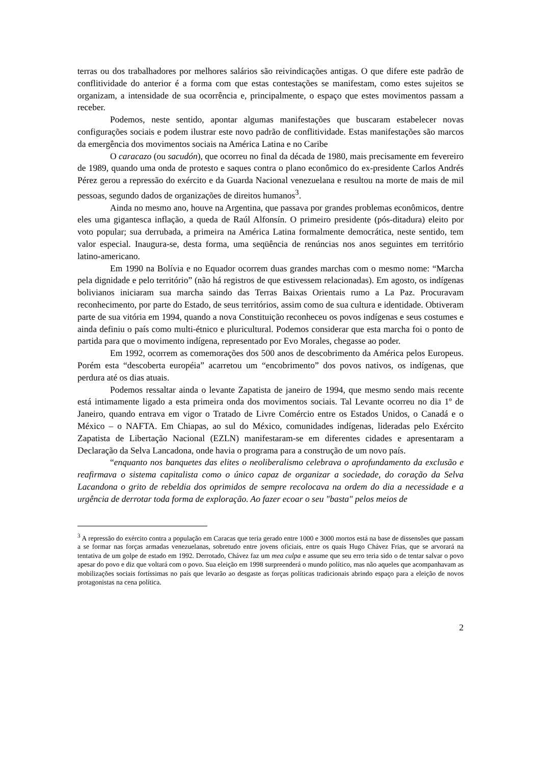terras ou dos trabalhadores por melhores salários são reivindicações antigas. O que difere este padrão de conflitividade do anterior é a forma com que estas contestações se manifestam, como estes sujeitos se organizam, a intensidade de sua ocorrência e, principalmente, o espaço que estes movimentos passam a receber.
Podemos, neste sentido, apontar algumas manifestações que buscaram estabelecer novas configurações sociais e podem ilustrar este novo padrão de conflitividade. Estas manifestações são marcos da emergência dos movimentos sociais na América Latina e no Caribe
O caracazo (ou sacudón), que ocorreu no final da década de 1980, mais precisamente em fevereiro de 1989, quando uma onda de protesto e saques contra o plano econômico do ex-presidente Carlos Andrés Pérez gerou a repressão do exército e da Guarda Nacional venezuelana e resultou na morte de mais de mil pessoas, segundo dados de organizações de direitos humanos<sup>3</sup>.
Ainda no mesmo ano, houve na Argentina, que passava por grandes problemas econômicos, dentre eles uma gigantesca inflação, a queda de Raúl Alfonsín. O primeiro presidente (pós-ditadura) eleito por voto popular; sua derrubada, a primeira na América Latina formalmente democrática, neste sentido, tem valor especial. Inaugura-se, desta forma, uma seqüência de renúncias nos anos seguintes em território latino-americano.
Em 1990 na Bolívia e no Equador ocorrem duas grandes marchas com o mesmo nome: “Marcha pela dignidade e pelo território” (não há registros de que estivessem relacionadas). Em agosto, os indígenas bolivianos iniciaram sua marcha saindo das Terras Baixas Orientais rumo a La Paz. Procuravam reconhecimento, por parte do Estado, de seus territórios, assim como de sua cultura e identidade. Obtiveram parte de sua vitória em 1994, quando a nova Constituição reconheceu os povos indígenas e seus costumes e ainda definiu o país como multi-étnico e pluricultural. Podemos considerar que esta marcha foi o ponto de partida para que o movimento indígena, representado por Evo Morales, chegasse ao poder.
Em 1992, ocorrem as comemorações dos 500 anos de descobrimento da América pelos Europeus. Porém esta “descoberta européia” acarretou um “encobrimento” dos povos nativos, os indígenas, que perdura até os dias atuais.
Podemos ressaltar ainda o levante Zapatista de janeiro de 1994, que mesmo sendo mais recente está intimamente ligado a esta primeira onda dos movimentos sociais. Tal Levante ocorreu no dia 1º de Janeiro, quando entrava em vigor o Tratado de Livre Comércio entre os Estados Unidos, o Canadá e o México – o NAFTA. Em Chiapas, ao sul do México, comunidades indígenas, lideradas pelo Exército Zapatista de Libertação Nacional (EZLN) manifestaram-se em diferentes cidades e apresentaram a Declaração da Selva Lancadona, onde havia o programa para a construção de um novo país.
“enquanto nos banquetes das elites o neoliberalismo celebrava o aprofundamento da exclusão e reafirmava o sistema capitalista como o único capaz de organizar a sociedade, do coração da Selva Lacandona o grito de rebeldia dos oprimidos de sempre recolocava na ordem do dia a necessidade e a urgência de derrotar toda forma de exploração. Ao fazer ecoar o seu "basta" pelos meios de
<sup>3</sup> A repressão do exército contra a população em Caracas que teria gerado entre 1000 e 3000 mortos está na base de dissensões que passam a se formar nas forças armadas venezuelanas, sobretudo entre jovens oficiais, entre os quais Hugo Chávez Frias, que se arvorará na tentativa de um golpe de estado em 1992. Derrotado, Chávez faz um mea culpa e assume que seu erro teria sido o de tentar salvar o povo apesar do povo e diz que voltará com o povo. Sua eleição em 1998 surpreenderá o mundo político, mas não aqueles que acompanhavam as mobilizações sociais fortíssimas no país que levarão ao desgaste as forças políticas tradicionais abrindo espaço para a eleição de novos protagonistas na cena política.
2